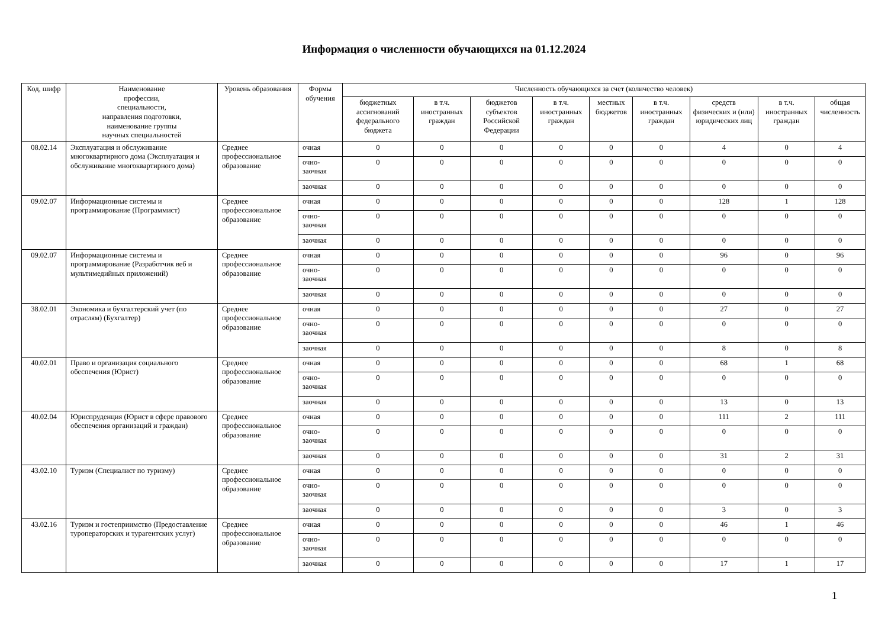Информация о численности обучающихся на 01.12.2024
| Код, шифр | Наименование профессии, специальности, направления подготовки, наименование группы научных специальностей | Уровень образования | Формы обучения | Численность обучающихся за счет (количество человек) | | | | | | | | |
| --- | --- | --- | --- | --- | --- | --- | --- | --- | --- | --- | --- | --- |
| | | | | бюджетных ассигнований федерального бюджета | в т.ч. иностранных граждан | бюджетов субъектов Российской Федерации | в т.ч. иностранных граждан | местных бюджетов | в т.ч. иностранных граждан | средств физических и (или) юридических лиц | в т.ч. иностранных граждан | общая численность |
| 08.02.14 | Эксплуатация и обслуживание многоквартирного дома (Эксплуатация и обслуживание многоквартирного дома) | Среднее профессиональное образование | очная | 0 | 0 | 0 | 0 | 0 | 0 | 4 | 0 | 4 |
| | | | очно-заочная | 0 | 0 | 0 | 0 | 0 | 0 | 0 | 0 | 0 |
| | | | заочная | 0 | 0 | 0 | 0 | 0 | 0 | 0 | 0 | 0 |
| 09.02.07 | Информационные системы и программирование (Программист) | Среднее профессиональное образование | очная | 0 | 0 | 0 | 0 | 0 | 0 | 128 | 1 | 128 |
| | | | очно-заочная | 0 | 0 | 0 | 0 | 0 | 0 | 0 | 0 | 0 |
| | | | заочная | 0 | 0 | 0 | 0 | 0 | 0 | 0 | 0 | 0 |
| 09.02.07 | Информационные системы и программирование (Разработчик веб и мультимедийных приложений) | Среднее профессиональное образование | очная | 0 | 0 | 0 | 0 | 0 | 0 | 96 | 0 | 96 |
| | | | очно-заочная | 0 | 0 | 0 | 0 | 0 | 0 | 0 | 0 | 0 |
| | | | заочная | 0 | 0 | 0 | 0 | 0 | 0 | 0 | 0 | 0 |
| 38.02.01 | Экономика и бухгалтерский учет (по отраслям) (Бухгалтер) | Среднее профессиональное образование | очная | 0 | 0 | 0 | 0 | 0 | 0 | 27 | 0 | 27 |
| | | | очно-заочная | 0 | 0 | 0 | 0 | 0 | 0 | 0 | 0 | 0 |
| | | | заочная | 0 | 0 | 0 | 0 | 0 | 0 | 8 | 0 | 8 |
| 40.02.01 | Право и организация социального обеспечения (Юрист) | Среднее профессиональное образование | очная | 0 | 0 | 0 | 0 | 0 | 0 | 68 | 1 | 68 |
| | | | очно-заочная | 0 | 0 | 0 | 0 | 0 | 0 | 0 | 0 | 0 |
| | | | заочная | 0 | 0 | 0 | 0 | 0 | 0 | 13 | 0 | 13 |
| 40.02.04 | Юриспруденция (Юрист в сфере правового обеспечения организаций и граждан) | Среднее профессиональное образование | очная | 0 | 0 | 0 | 0 | 0 | 0 | 111 | 2 | 111 |
| | | | очно-заочная | 0 | 0 | 0 | 0 | 0 | 0 | 0 | 0 | 0 |
| | | | заочная | 0 | 0 | 0 | 0 | 0 | 0 | 31 | 2 | 31 |
| 43.02.10 | Туризм (Специалист по туризму) | Среднее профессиональное образование | очная | 0 | 0 | 0 | 0 | 0 | 0 | 0 | 0 | 0 |
| | | | очно-заочная | 0 | 0 | 0 | 0 | 0 | 0 | 0 | 0 | 0 |
| | | | заочная | 0 | 0 | 0 | 0 | 0 | 0 | 3 | 0 | 3 |
| 43.02.16 | Туризм и гостеприимство (Предоставление туроператорских и турагентских услуг) | Среднее профессиональное образование | очная | 0 | 0 | 0 | 0 | 0 | 0 | 46 | 1 | 46 |
| | | | очно-заочная | 0 | 0 | 0 | 0 | 0 | 0 | 0 | 0 | 0 |
| | | | заочная | 0 | 0 | 0 | 0 | 0 | 0 | 17 | 1 | 17 |
1